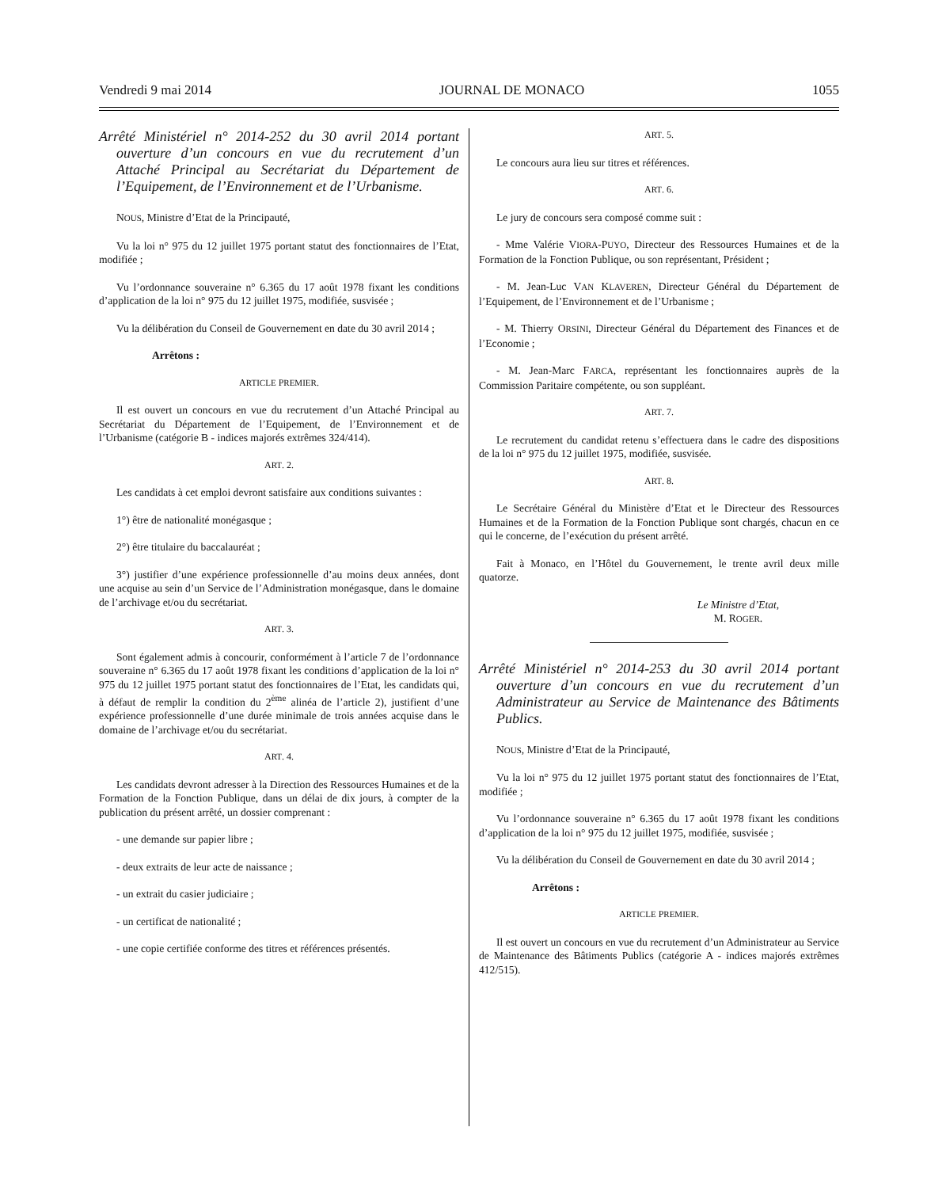Vendredi 9 mai 2014 JOURNAL DE MONACO 1055
Arrêté Ministériel n° 2014-252 du 30 avril 2014 portant ouverture d’un concours en vue du recrutement d’un Attaché Principal au Secrétariat du Département de l’Equipement, de l’Environnement et de l’Urbanisme.
NOUS, Ministre d’Etat de la Principauté,
Vu la loi n° 975 du 12 juillet 1975 portant statut des fonctionnaires de l’Etat, modifiée ;
Vu l’ordonnance souveraine n° 6.365 du 17 août 1978 fixant les conditions d’application de la loi n° 975 du 12 juillet 1975, modifiée, susvisée ;
Vu la délibération du Conseil de Gouvernement en date du 30 avril 2014 ;
Arrêtons :
ARTICLE PREMIER.
Il est ouvert un concours en vue du recrutement d’un Attaché Principal au Secrétariat du Département de l’Equipement, de l’Environnement et de l’Urbanisme (catégorie B - indices majorés extrêmes 324/414).
ART. 2.
Les candidats à cet emploi devront satisfaire aux conditions suivantes :
1°) être de nationalité monégasque ;
2°) être titulaire du baccalauréat ;
3°) justifier d’une expérience professionnelle d’au moins deux années, dont une acquise au sein d’un Service de l’Administration monégasque, dans le domaine de l’archivage et/ou du secrétariat.
ART. 3.
Sont également admis à concourir, conformément à l’article 7 de l’ordonnance souveraine n° 6.365 du 17 août 1978 fixant les conditions d’application de la loi n° 975 du 12 juillet 1975 portant statut des fonctionnaires de l’Etat, les candidats qui, à défaut de remplir la condition du 2<sup>ème</sup> alinéa de l’article 2), justifient d’une expérience professionnelle d’une durée minimale de trois années acquise dans le domaine de l’archivage et/ou du secrétariat.
ART. 4.
Les candidats devront adresser à la Direction des Ressources Humaines et de la Formation de la Fonction Publique, dans un délai de dix jours, à compter de la publication du présent arrêté, un dossier comprenant :
- une demande sur papier libre ;
- deux extraits de leur acte de naissance ;
- un extrait du casier judiciaire ;
- un certificat de nationalité ;
- une copie certifiée conforme des titres et références présentés.
ART. 5.
Le concours aura lieu sur titres et références.
ART. 6.
Le jury de concours sera composé comme suit :
- Mme Valérie VIORA-PUYO, Directeur des Ressources Humaines et de la Formation de la Fonction Publique, ou son représentant, Président ;
- M. Jean-Luc VAN KLAVEREN, Directeur Général du Département de l’Equipement, de l’Environnement et de l’Urbanisme ;
- M. Thierry ORSINI, Directeur Général du Département des Finances et de l’Economie ;
- M. Jean-Marc FARCA, représentant les fonctionnaires auprès de la Commission Paritaire compétente, ou son suppléant.
ART. 7.
Le recrutement du candidat retenu s’effectuera dans le cadre des dispositions de la loi n° 975 du 12 juillet 1975, modifiée, susvisée.
ART. 8.
Le Secrétaire Général du Ministère d’Etat et le Directeur des Ressources Humaines et de la Formation de la Fonction Publique sont chargés, chacun en ce qui le concerne, de l’exécution du présent arrêté.
Fait à Monaco, en l’Hôtel du Gouvernement, le trente avril deux mille quatorze.
Le Ministre d’Etat,
M. ROGER.
Arrêté Ministériel n° 2014-253 du 30 avril 2014 portant ouverture d’un concours en vue du recrutement d’un Administrateur au Service de Maintenance des Bâtiments Publics.
NOUS, Ministre d’Etat de la Principauté,
Vu la loi n° 975 du 12 juillet 1975 portant statut des fonctionnaires de l’Etat, modifiée ;
Vu l’ordonnance souveraine n° 6.365 du 17 août 1978 fixant les conditions d’application de la loi n° 975 du 12 juillet 1975, modifiée, susvisée ;
Vu la délibération du Conseil de Gouvernement en date du 30 avril 2014 ;
Arrêtons :
ARTICLE PREMIER.
Il est ouvert un concours en vue du recrutement d’un Administrateur au Service de Maintenance des Bâtiments Publics (catégorie A - indices majorés extrêmes 412/515).